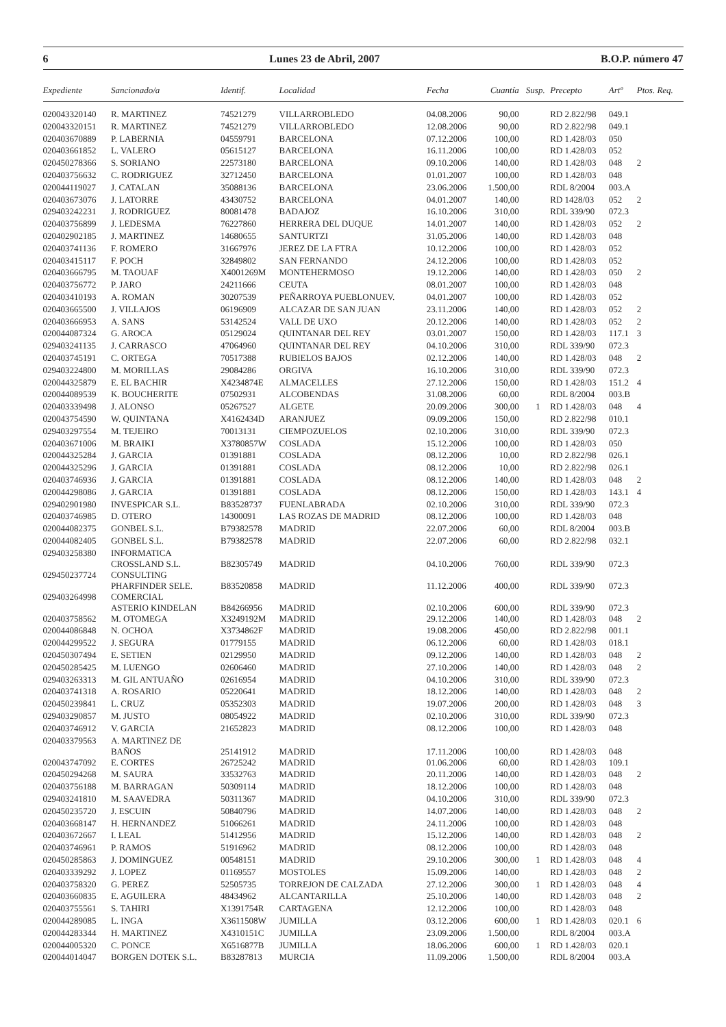6 Lunes 23 de Abril, 2007 B.O.P. número 47
| Expediente | Sancionado/a | Identif. | Localidad | Fecha | Cuantía | Susp. | Precepto | Artº | Ptos. Req. |
| --- | --- | --- | --- | --- | --- | --- | --- | --- | --- |
| 020043320140 | R. MARTINEZ | 74521279 | VILLARROBLEDO | 04.08.2006 | 90,00 | | RD 2.822/98 | 049.1 | |
| 020043320151 | R. MARTINEZ | 74521279 | VILLARROBLEDO | 12.08.2006 | 90,00 | | RD 2.822/98 | 049.1 | |
| 020403670889 | P. LABERNIA | 04559791 | BARCELONA | 07.12.2006 | 100,00 | | RD 1.428/03 | 050 | |
| 020403661852 | L. VALERO | 05615127 | BARCELONA | 16.11.2006 | 100,00 | | RD 1.428/03 | 052 | |
| 020450278366 | S. SORIANO | 22573180 | BARCELONA | 09.10.2006 | 140,00 | | RD 1.428/03 | 048 | 2 |
| 020403756632 | C. RODRIGUEZ | 32712450 | BARCELONA | 01.01.2007 | 100,00 | | RD 1.428/03 | 048 | |
| 020044119027 | J. CATALAN | 35088136 | BARCELONA | 23.06.2006 | 1.500,00 | | RDL 8/2004 | 003.A | |
| 020403673076 | J. LATORRE | 43430752 | BARCELONA | 04.01.2007 | 140,00 | | RD 1428/03 | 052 | 2 |
| 029403242231 | J. RODRIGUEZ | 80081478 | BADAJOZ | 16.10.2006 | 310,00 | | RDL 339/90 | 072.3 | |
| 020403756899 | J. LEDESMA | 76227860 | HERRERA DEL DUQUE | 14.01.2007 | 140,00 | | RD 1.428/03 | 052 | 2 |
| 020402902185 | J. MARTINEZ | 14680655 | SANTURTZI | 31.05.2006 | 140,00 | | RD 1.428/03 | 048 | |
| 020403741136 | F. ROMERO | 31667976 | JEREZ DE LA FTRA | 10.12.2006 | 100,00 | | RD 1.428/03 | 052 | |
| 020403415117 | F. POCH | 32849802 | SAN FERNANDO | 24.12.2006 | 100,00 | | RD 1.428/03 | 052 | |
| 020403666795 | M. TAOUAF | X4001269M | MONTEHERMOSO | 19.12.2006 | 140,00 | | RD 1.428/03 | 050 | 2 |
| 020403756772 | P. JARO | 24211666 | CEUTA | 08.01.2007 | 100,00 | | RD 1.428/03 | 048 | |
| 020403410193 | A. ROMAN | 30207539 | PEÑARROYA PUEBLONUEV. | 04.01.2007 | 100,00 | | RD 1.428/03 | 052 | |
| 020403665500 | J. VILLAJOS | 06196909 | ALCAZAR DE SAN JUAN | 23.11.2006 | 140,00 | | RD 1.428/03 | 052 | 2 |
| 020403666953 | A. SANS | 53142524 | VALL DE UXO | 20.12.2006 | 140,00 | | RD 1.428/03 | 052 | 2 |
| 020044087324 | G. AROCA | 05129024 | QUINTANAR DEL REY | 03.01.2007 | 150,00 | | RD 1.428/03 | 117.1 | 3 |
| 029403241135 | J. CARRASCO | 47064960 | QUINTANAR DEL REY | 04.10.2006 | 310,00 | | RDL 339/90 | 072.3 | |
| 020403745191 | C. ORTEGA | 70517388 | RUBIELOS BAJOS | 02.12.2006 | 140,00 | | RD 1.428/03 | 048 | 2 |
| 029403224800 | M. MORILLAS | 29084286 | ORGIVA | 16.10.2006 | 310,00 | | RDL 339/90 | 072.3 | |
| 020044325879 | E. EL BACHIR | X4234874E | ALMACELLES | 27.12.2006 | 150,00 | | RD 1.428/03 | 151.2 | 4 |
| 020044089539 | K. BOUCHERITE | 07502931 | ALCOBENDAS | 31.08.2006 | 60,00 | | RDL 8/2004 | 003.B | |
| 020403339498 | J. ALONSO | 05267527 | ALGETE | 20.09.2006 | 300,00 | 1 | RD 1.428/03 | 048 | 4 |
| 020043754590 | W. QUINTANA | X4162434D | ARANJUEZ | 09.09.2006 | 150,00 | | RD 2.822/98 | 010.1 | |
| 029403297554 | M. TEJEIRO | 70013131 | CIEMPOZUELOS | 02.10.2006 | 310,00 | | RDL 339/90 | 072.3 | |
| 020403671006 | M. BRAIKI | X3780857W | COSLADA | 15.12.2006 | 100,00 | | RD 1.428/03 | 050 | |
| 020044325284 | J. GARCIA | 01391881 | COSLADA | 08.12.2006 | 10,00 | | RD 2.822/98 | 026.1 | |
| 020044325296 | J. GARCIA | 01391881 | COSLADA | 08.12.2006 | 10,00 | | RD 2.822/98 | 026.1 | |
| 020403746936 | J. GARCIA | 01391881 | COSLADA | 08.12.2006 | 140,00 | | RD 1.428/03 | 048 | 2 |
| 020044298086 | J. GARCIA | 01391881 | COSLADA | 08.12.2006 | 150,00 | | RD 1.428/03 | 143.1 | 4 |
| 029402901980 | INVESPICAR S.L. | B83528737 | FUENLABRADA | 02.10.2006 | 310,00 | | RDL 339/90 | 072.3 | |
| 020403746985 | D. OTERO | 14300091 | LAS ROZAS DE MADRID | 08.12.2006 | 100,00 | | RD 1.428/03 | 048 | |
| 020044082375 | GONBEL S.L. | B79382578 | MADRID | 22.07.2006 | 60,00 | | RDL 8/2004 | 003.B | |
| 020044082405 | GONBEL S.L. | B79382578 | MADRID | 22.07.2006 | 60,00 | | RD 2.822/98 | 032.1 | |
| 029403258380 | INFORMATICA CROSSLAND S.L. | B82305749 | MADRID | 04.10.2006 | 760,00 | | RDL 339/90 | 072.3 | |
| 029450237724 | CONSULTING PHARFINDER SELE. | B83520858 | MADRID | 11.12.2006 | 400,00 | | RDL 339/90 | 072.3 | |
| 029403264998 | COMERCIAL ASTERIO KINDELAN | B84266956 | MADRID | 02.10.2006 | 600,00 | | RDL 339/90 | 072.3 | |
| 020403758562 | M. OTOMEGA | X3249192M | MADRID | 29.12.2006 | 140,00 | | RD 1.428/03 | 048 | 2 |
| 020044086848 | N. OCHOA | X3734862F | MADRID | 19.08.2006 | 450,00 | | RD 2.822/98 | 001.1 | |
| 020044299522 | J. SEGURA | 01779155 | MADRID | 06.12.2006 | 60,00 | | RD 1.428/03 | 018.1 | |
| 020450307494 | E. SETIEN | 02129950 | MADRID | 09.12.2006 | 140,00 | | RD 1.428/03 | 048 | 2 |
| 020450285425 | M. LUENGO | 02606460 | MADRID | 27.10.2006 | 140,00 | | RD 1.428/03 | 048 | 2 |
| 029403263313 | M. GIL ANTUAÑO | 02616954 | MADRID | 04.10.2006 | 310,00 | | RDL 339/90 | 072.3 | |
| 020403741318 | A. ROSARIO | 05220641 | MADRID | 18.12.2006 | 140,00 | | RD 1.428/03 | 048 | 2 |
| 020450239841 | L. CRUZ | 05352303 | MADRID | 19.07.2006 | 200,00 | | RD 1.428/03 | 048 | 3 |
| 029403290857 | M. JUSTO | 08054922 | MADRID | 02.10.2006 | 310,00 | | RDL 339/90 | 072.3 | |
| 020403746912 | V. GARCIA | 21652823 | MADRID | 08.12.2006 | 100,00 | | RD 1.428/03 | 048 | |
| 020403379563 | A. MARTINEZ DE BAÑOS | 25141912 | MADRID | 17.11.2006 | 100,00 | | RD 1.428/03 | 048 | |
| 020043747092 | E. CORTES | 26725242 | MADRID | 01.06.2006 | 60,00 | | RD 1.428/03 | 109.1 | |
| 020450294268 | M. SAURA | 33532763 | MADRID | 20.11.2006 | 140,00 | | RD 1.428/03 | 048 | 2 |
| 020403756188 | M. BARRAGAN | 50309114 | MADRID | 18.12.2006 | 100,00 | | RD 1.428/03 | 048 | |
| 029403241810 | M. SAAVEDRA | 50311367 | MADRID | 04.10.2006 | 310,00 | | RDL 339/90 | 072.3 | |
| 020450235720 | J. ESCUIN | 50840796 | MADRID | 14.07.2006 | 140,00 | | RD 1.428/03 | 048 | 2 |
| 020403668147 | H. HERNANDEZ | 51066261 | MADRID | 24.11.2006 | 100,00 | | RD 1.428/03 | 048 | |
| 020403672667 | I. LEAL | 51412956 | MADRID | 15.12.2006 | 140,00 | | RD 1.428/03 | 048 | 2 |
| 020403746961 | P. RAMOS | 51916962 | MADRID | 08.12.2006 | 100,00 | | RD 1.428/03 | 048 | |
| 020450285863 | J. DOMINGUEZ | 00548151 | MADRID | 29.10.2006 | 300,00 | 1 | RD 1.428/03 | 048 | 4 |
| 020403339292 | J. LOPEZ | 01169557 | MOSTOLES | 15.09.2006 | 140,00 | | RD 1.428/03 | 048 | 2 |
| 020403758320 | G. PEREZ | 52505735 | TORREJON DE CALZADA | 27.12.2006 | 300,00 | 1 | RD 1.428/03 | 048 | 4 |
| 020403660835 | E. AGUILERA | 48434962 | ALCANTARILLA | 25.10.2006 | 140,00 | | RD 1.428/03 | 048 | 2 |
| 020403755561 | S. TAHIRI | X1391754R | CARTAGENA | 12.12.2006 | 100,00 | | RD 1.428/03 | 048 | |
| 020044289085 | L. INGA | X3611508W | JUMILLA | 03.12.2006 | 600,00 | 1 | RD 1.428/03 | 020.1 | 6 |
| 020044283344 | H. MARTINEZ | X4310151C | JUMILLA | 23.09.2006 | 1.500,00 | | RDL 8/2004 | 003.A | |
| 020044005320 | C. PONCE | X6516877B | JUMILLA | 18.06.2006 | 600,00 | 1 | RD 1.428/03 | 020.1 | |
| 020044014047 | BORGEN DOTEK S.L. | B83287813 | MURCIA | 11.09.2006 | 1.500,00 | | RDL 8/2004 | 003.A | |